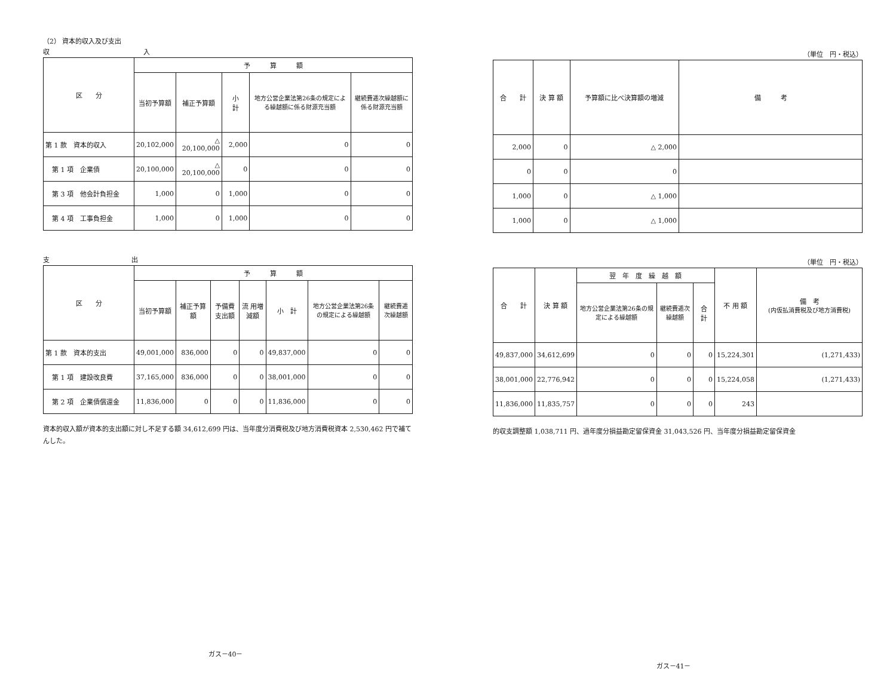（2） 資本的収入及び支出
収 入
| 区 分 | 予 算 額 | | | | |
| --- | --- | --- | --- | --- | --- |
| | 当初予算額 | 補正予算額 | 小 計 | 地方公営企業法第26条の規定による繰越額に係る財源充当額 | 継続費逓次繰越額に係る財源充当額 |
| 第 1 款 資本的収入 | 20,102,000 | △ 20,100,000 | 2,000 | 0 | 0 |
| 第 1 項 企業債 | 20,100,000 | △ 20,100,000 | 0 | 0 | 0 |
| 第 3 項 他会計負担金 | 1,000 | 0 | 1,000 | 0 | 0 |
| 第 4 項 工事負担金 | 1,000 | 0 | 1,000 | 0 | 0 |
支 出
| 区 分 | 予 算 額 | | | | | | |
| --- | --- | --- | --- | --- | --- | --- | --- |
| | 当初予算額 | 補正予算額 | 予備費支出額 | 流 用増減額 | 小 計 | 地方公営企業法第26条の規定による繰越額 | 継続費逓次繰越額 |
| 第 1 款 資本的支出 | 49,001,000 | 836,000 | 0 | 0 | 49,837,000 | 0 | 0 |
| 第 1 項 建設改良費 | 37,165,000 | 836,000 | 0 | 0 | 38,001,000 | 0 | 0 |
| 第 2 項 企業債償還金 | 11,836,000 | 0 | 0 | 0 | 11,836,000 | 0 | 0 |
資本的収入額が資本的支出額に対し不足する額 34,612,699 円は、当年度分消費税及び地方消費税資本 2,530,462 円で補てんした。
ガス－40－
（単位　円・税込）
| 合 計 | 決 算 額 | 予算額に比べ決算額の増減 | 備 考 |
| --- | --- | --- | --- |
| 2,000 | 0 | △ 2,000 | |
| 0 | 0 | 0 | |
| 1,000 | 0 | △ 1,000 | |
| 1,000 | 0 | △ 1,000 | |
（単位　円・税込）
| 合 計 | 決 算 額 | 翌 年 度 繰 越 額 | | | 不 用 額 | 備 考 (内仮払消費税及び地方消費税) |
| --- | --- | --- | --- | --- | --- | --- |
| | | 地方公営企業法第26条の規定による繰越額 | 継続費逓次繰越額 | 合 計 | | |
| 49,837,000 | 34,612,699 | 0 | 0 | 0 | 15,224,301 | (1,271,433) |
| 38,001,000 | 22,776,942 | 0 | 0 | 0 | 15,224,058 | (1,271,433) |
| 11,836,000 | 11,835,757 | 0 | 0 | 0 | 243 | |
的収支調整額 1,038,711 円、過年度分損益勘定留保資金 31,043,526 円、当年度分損益勘定留保資金
ガス－41－